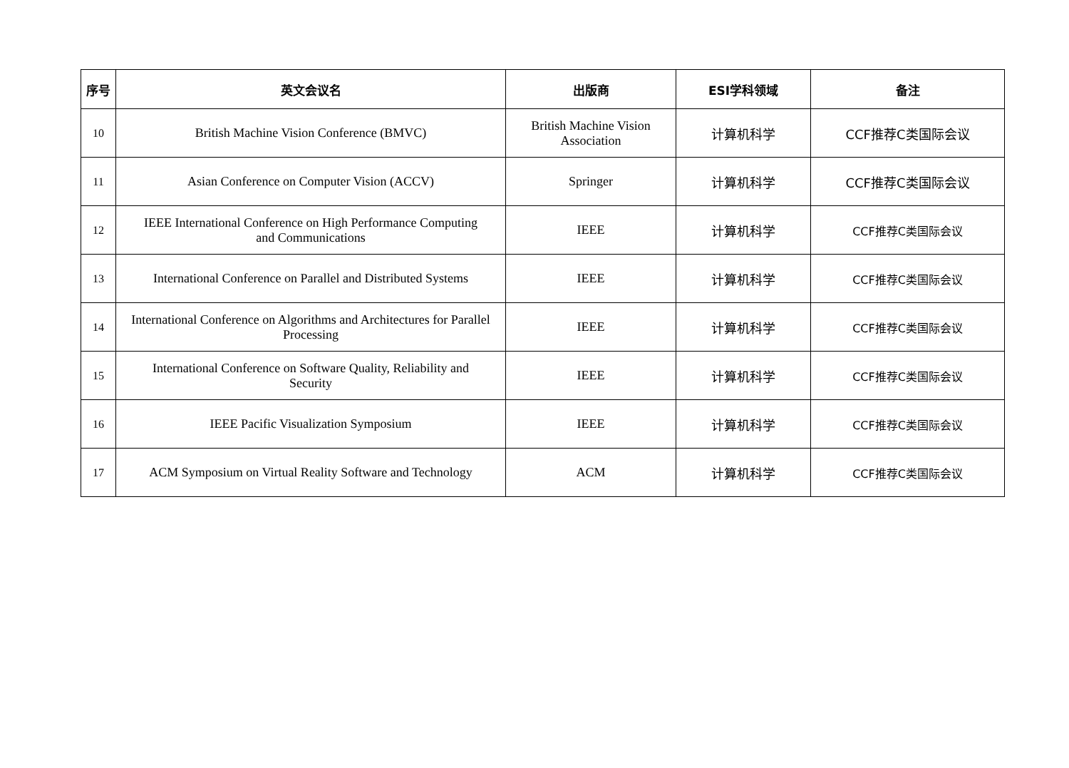| 序号 | 英文会议名 | 出版商 | ESI学科领域 | 备注 |
| --- | --- | --- | --- | --- |
| 10 | British Machine Vision Conference (BMVC) | British Machine Vision Association | 计算机科学 | CCF推荐C类国际会议 |
| 11 | Asian Conference on Computer Vision (ACCV) | Springer | 计算机科学 | CCF推荐C类国际会议 |
| 12 | IEEE International Conference on High Performance Computing and Communications | IEEE | 计算机科学 | CCF推荐C类国际会议 |
| 13 | International Conference on Parallel and Distributed Systems | IEEE | 计算机科学 | CCF推荐C类国际会议 |
| 14 | International Conference on Algorithms and Architectures for Parallel Processing | IEEE | 计算机科学 | CCF推荐C类国际会议 |
| 15 | International Conference on Software Quality, Reliability and Security | IEEE | 计算机科学 | CCF推荐C类国际会议 |
| 16 | IEEE Pacific Visualization Symposium | IEEE | 计算机科学 | CCF推荐C类国际会议 |
| 17 | ACM Symposium on Virtual Reality Software and Technology | ACM | 计算机科学 | CCF推荐C类国际会议 |